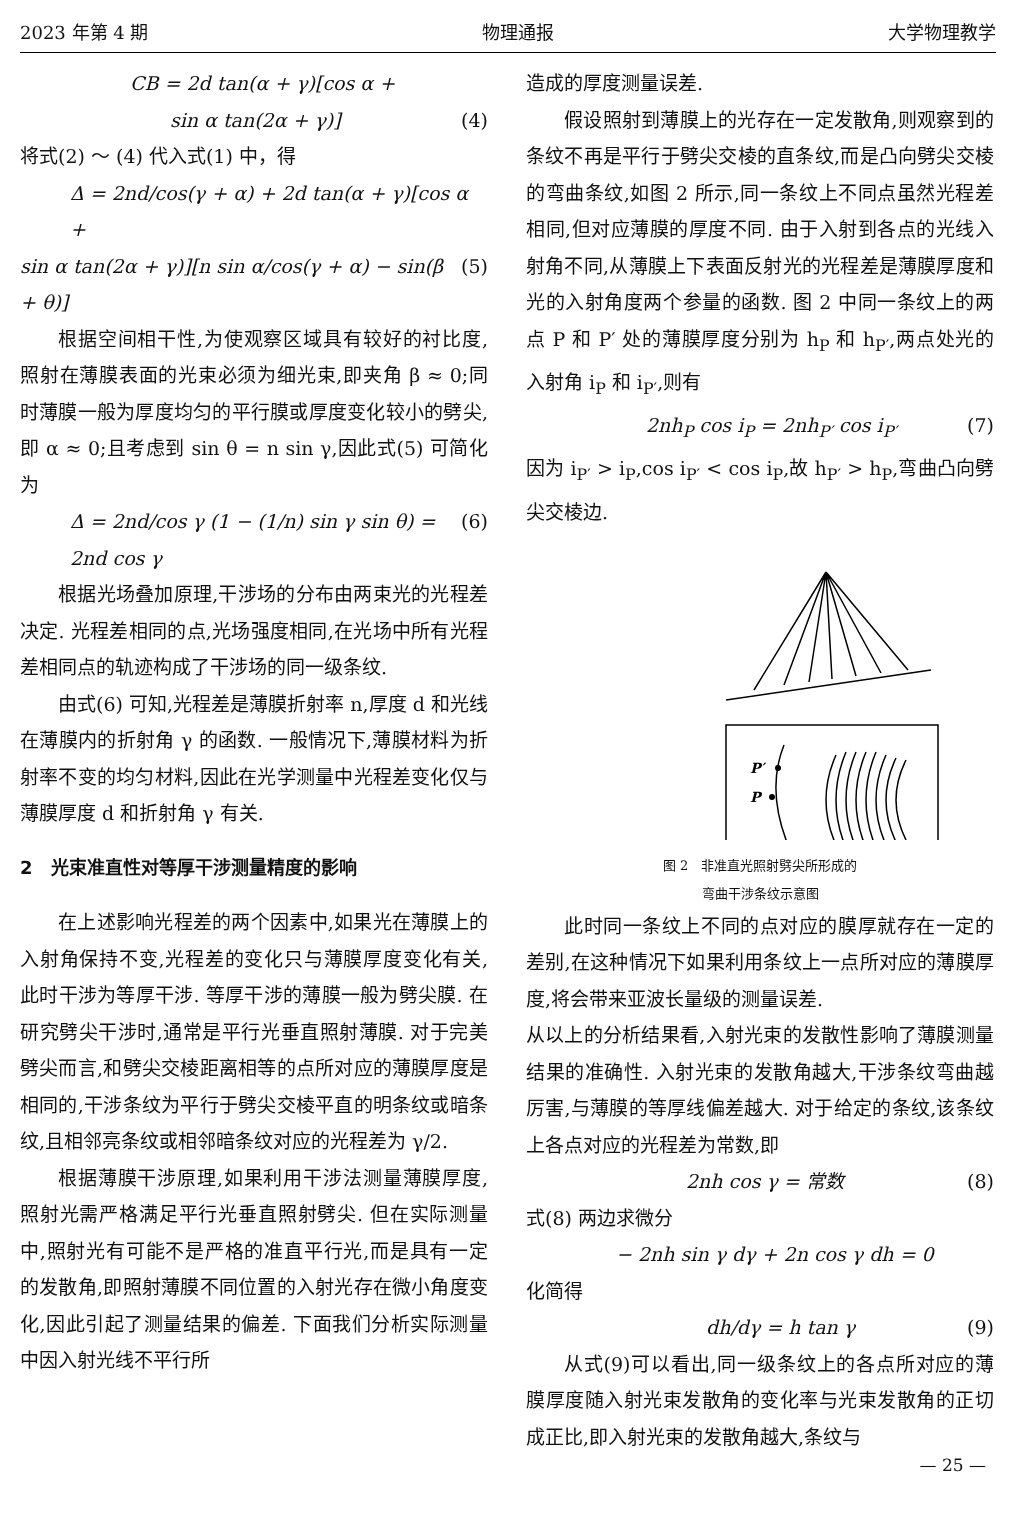2023 年第 4 期 物理通报 大学物理教学
CB = 2d tan(α + γ)[cos α +
sin α tan(2α + γ)] (4)
将式(2) ～ (4) 代入式(1) 中，得
Δ = 2nd/cos(γ + α) + 2d tan(α + γ)[cos α +
sin α tan(2α + γ)][n sin α/cos(γ + α) − sin(β + θ)] (5)
根据空间相干性,为使观察区域具有较好的衬比度,照射在薄膜表面的光束必须为细光束,即夹角 β ≈ 0;同时薄膜一般为厚度均匀的平行膜或厚度变化较小的劈尖,即 α ≈ 0;且考虑到 sin θ = n sin γ,因此式(5) 可简化为
Δ = 2nd/cos γ (1 − (1/n) sin γ sin θ) = 2nd cos γ (6)
根据光场叠加原理,干涉场的分布由两束光的光程差决定. 光程差相同的点,光场强度相同,在光场中所有光程差相同点的轨迹构成了干涉场的同一级条纹.
由式(6) 可知,光程差是薄膜折射率 n,厚度 d 和光线在薄膜内的折射角 γ 的函数. 一般情况下,薄膜材料为折射率不变的均匀材料,因此在光学测量中光程差变化仅与薄膜厚度 d 和折射角 γ 有关.
2　光束准直性对等厚干涉测量精度的影响
在上述影响光程差的两个因素中,如果光在薄膜上的入射角保持不变,光程差的变化只与薄膜厚度变化有关,此时干涉为等厚干涉. 等厚干涉的薄膜一般为劈尖膜. 在研究劈尖干涉时,通常是平行光垂直照射薄膜. 对于完美劈尖而言,和劈尖交棱距离相等的点所对应的薄膜厚度是相同的,干涉条纹为平行于劈尖交棱平直的明条纹或暗条纹,且相邻亮条纹或相邻暗条纹对应的光程差为 γ/2.
根据薄膜干涉原理,如果利用干涉法测量薄膜厚度,照射光需严格满足平行光垂直照射劈尖. 但在实际测量中,照射光有可能不是严格的准直平行光,而是具有一定的发散角,即照射薄膜不同位置的入射光存在微小角度变化,因此引起了测量结果的偏差. 下面我们分析实际测量中因入射光线不平行所
造成的厚度测量误差.
假设照射到薄膜上的光存在一定发散角,则观察到的条纹不再是平行于劈尖交棱的直条纹,而是凸向劈尖交棱的弯曲条纹,如图 2 所示,同一条纹上不同点虽然光程差相同,但对应薄膜的厚度不同. 由于入射到各点的光线入射角不同,从薄膜上下表面反射光的光程差是薄膜厚度和光的入射角度两个参量的函数. 图 2 中同一条纹上的两点 P 和 P′ 处的薄膜厚度分别为 h<sub>P</sub> 和 h<sub>P′</sub>,两点处光的入射角 i<sub>P</sub> 和 i<sub>P′</sub>,则有
2nh<sub>P</sub> cos i<sub>P</sub> = 2nh<sub>P′</sub> cos i<sub>P′</sub> (7)
因为 i<sub>P′</sub> > i<sub>P</sub>,cos i<sub>P′</sub> < cos i<sub>P</sub>,故 h<sub>P′</sub> > h<sub>P</sub>,弯曲凸向劈尖交棱边.
P′
P
图 2　非准直光照射劈尖所形成的
弯曲干涉条纹示意图
此时同一条纹上不同的点对应的膜厚就存在一定的差别,在这种情况下如果利用条纹上一点所对应的薄膜厚度,将会带来亚波长量级的测量误差.
从以上的分析结果看,入射光束的发散性影响了薄膜测量结果的准确性. 入射光束的发散角越大,干涉条纹弯曲越厉害,与薄膜的等厚线偏差越大. 对于给定的条纹,该条纹上各点对应的光程差为常数,即
2nh cos γ = 常数 (8)
式(8) 两边求微分
− 2nh sin γ dγ + 2n cos γ dh = 0
化简得
dh/dγ = h tan γ (9)
从式(9)可以看出,同一级条纹上的各点所对应的薄膜厚度随入射光束发散角的变化率与光束发散角的正切成正比,即入射光束的发散角越大,条纹与
— 25 —